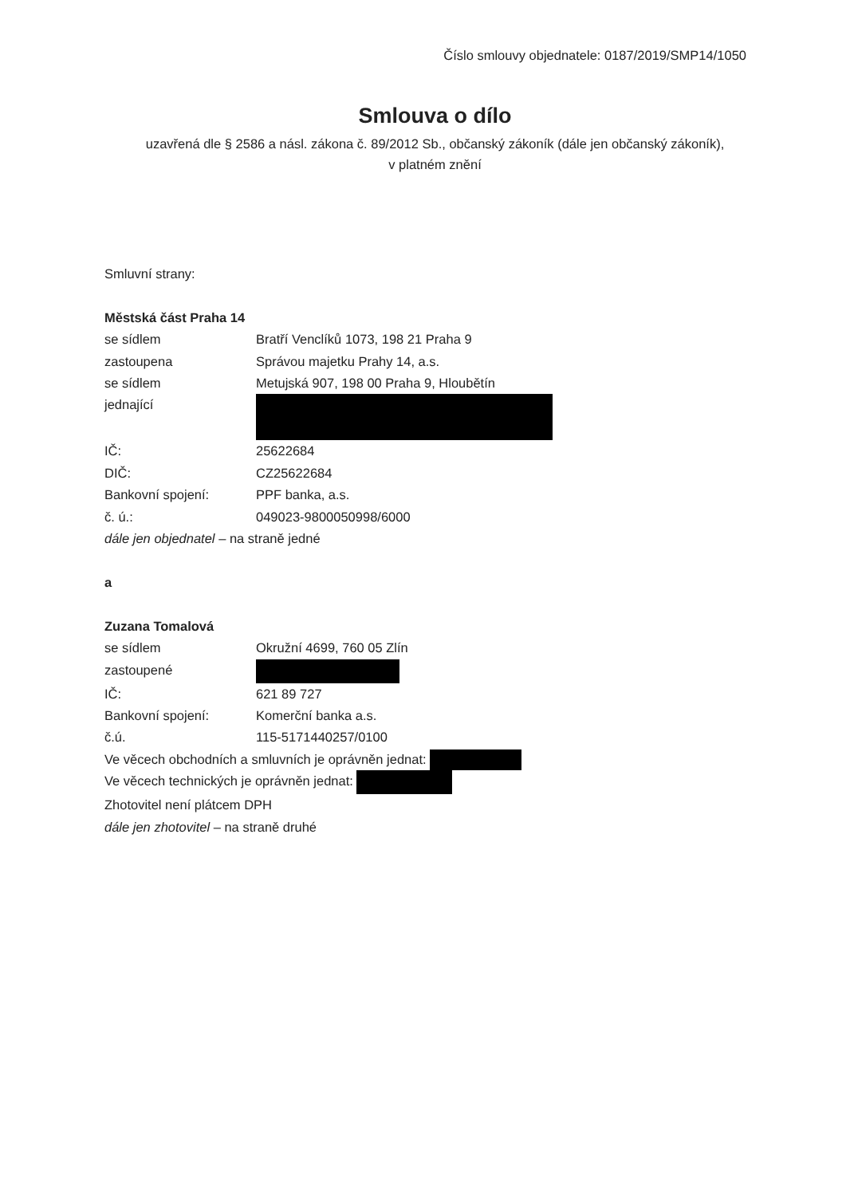Číslo smlouvy objednatele: 0187/2019/SMP14/1050
Smlouva o dílo
uzavřená dle § 2586 a násl. zákona č. 89/2012 Sb., občanský zákoník (dále jen občanský zákoník),
v platném znění
Smluvní strany:
Městská část Praha 14
se sídlem Bratří Venclíků 1073, 198 21 Praha 9
zastoupena Správou majetku Prahy 14, a.s.
se sídlem Metujská 907, 198 00 Praha 9, Hloubětín
jednající
IČ: 25622684
DIČ: CZ25622684
Bankovní spojení: PPF banka, a.s.
č. ú.: 049023-9800050998/6000
dále jen objednatel – na straně jedné
a
Zuzana Tomalová
se sídlem Okružní 4699, 760 05 Zlín
zastoupené
IČ: 621 89 727
Bankovní spojení: Komerční banka a.s.
č.ú. 115-5171440257/0100
Ve věcech obchodních a smluvních je oprávněn jednat:
Ve věcech technických je oprávněn jednat:
Zhotovitel není plátcem DPH
dále jen zhotovitel – na straně druhé